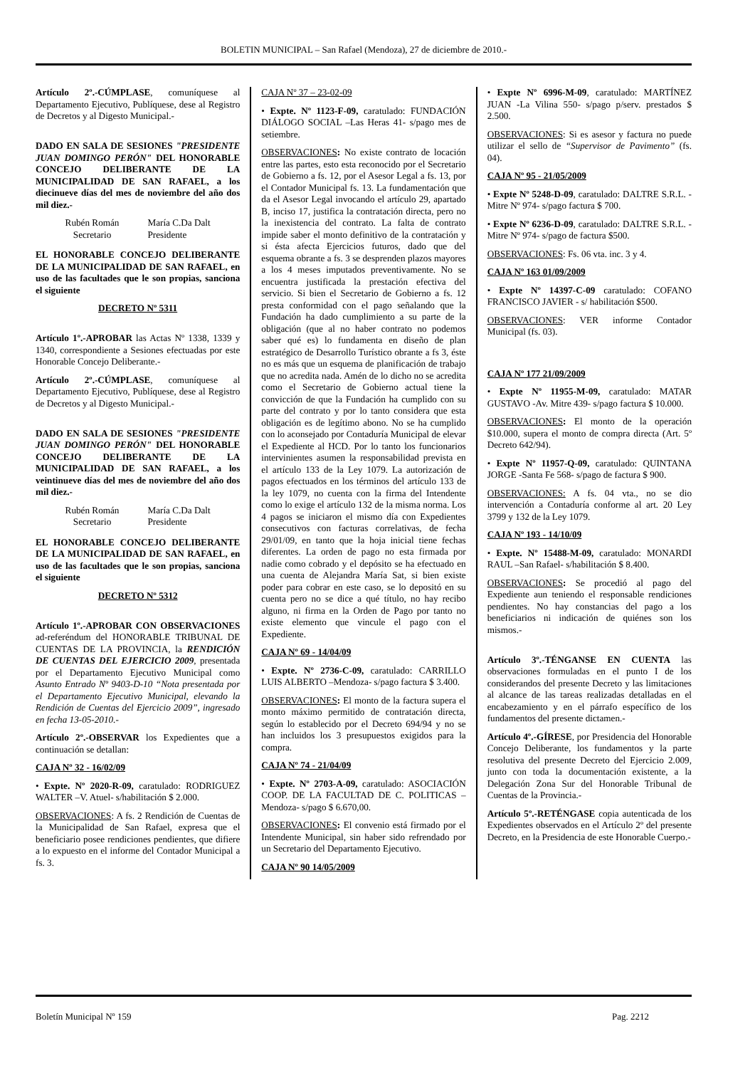BOLETIN MUNICIPAL – San Rafael (Mendoza), 27 de diciembre de 2010.-
Artículo 2º.-CÚMPLASE, comuníquese al Departamento Ejecutivo, Publíquese, dese al Registro de Decretos y al Digesto Municipal.-
DADO EN SALA DE SESIONES "PRESIDENTE JUAN DOMINGO PERÓN" DEL HONORABLE CONCEJO DELIBERANTE DE LA MUNICIPALIDAD DE SAN RAFAEL, a los diecinueve días del mes de noviembre del año dos mil diez.-
Rubén Román
Secretario
María C.Da Dalt
Presidente
EL HONORABLE CONCEJO DELIBERANTE DE LA MUNICIPALIDAD DE SAN RAFAEL, en uso de las facultades que le son propias, sanciona el siguiente
DECRETO Nº 5311
Artículo 1º.-APROBAR las Actas Nº 1338, 1339 y 1340, correspondiente a Sesiones efectuadas por este Honorable Concejo Deliberante.-
Artículo 2º.-CÚMPLASE, comuníquese al Departamento Ejecutivo, Publíquese, dese al Registro de Decretos y al Digesto Municipal.-
DADO EN SALA DE SESIONES "PRESIDENTE JUAN DOMINGO PERÓN" DEL HONORABLE CONCEJO DELIBERANTE DE LA MUNICIPALIDAD DE SAN RAFAEL, a los veintinueve días del mes de noviembre del año dos mil diez.-
Rubén Román
Secretario
María C.Da Dalt
Presidente
EL HONORABLE CONCEJO DELIBERANTE DE LA MUNICIPALIDAD DE SAN RAFAEL, en uso de las facultades que le son propias, sanciona el siguiente
DECRETO Nº 5312
Artículo 1º.-APROBAR CON OBSERVACIONES ad-referéndum del HONORABLE TRIBUNAL DE CUENTAS DE LA PROVINCIA, la RENDICIÓN DE CUENTAS DEL EJERCICIO 2009, presentada por el Departamento Ejecutivo Municipal como Asunto Entrado Nº 9403-D-10 “Nota presentada por el Departamento Ejecutivo Municipal, elevando la Rendición de Cuentas del Ejercicio 2009”, ingresado en fecha 13-05-2010.-
Artículo 2º.-OBSERVAR los Expedientes que a continuación se detallan:
CAJA Nº 32 - 16/02/09
• Expte. Nº 2020-R-09, caratulado: RODRIGUEZ WALTER –V. Atuel- s/habilitación $ 2.000.
OBSERVACIONES: A fs. 2 Rendición de Cuentas de la Municipalidad de San Rafael, expresa que el beneficiario posee rendiciones pendientes, que difiere a lo expuesto en el informe del Contador Municipal a fs. 3.
CAJA Nº 37 – 23-02-09
• Expte. Nº 1123-F-09, caratulado: FUNDACIÓN DIÁLOGO SOCIAL –Las Heras 41- s/pago mes de setiembre.
OBSERVACIONES: No existe contrato de locación entre las partes, esto esta reconocido por el Secretario de Gobierno a fs. 12, por el Asesor Legal a fs. 13, por el Contador Municipal fs. 13. La fundamentación que da el Asesor Legal invocando el artículo 29, apartado B, inciso 17, justifica la contratación directa, pero no la inexistencia del contrato. La falta de contrato impide saber el monto definitivo de la contratación y si ésta afecta Ejercicios futuros, dado que del esquema obrante a fs. 3 se desprenden plazos mayores a los 4 meses imputados preventivamente. No se encuentra justificada la prestación efectiva del servicio. Si bien el Secretario de Gobierno a fs. 12 presta conformidad con el pago señalando que la Fundación ha dado cumplimiento a su parte de la obligación (que al no haber contrato no podemos saber qué es) lo fundamenta en diseño de plan estratégico de Desarrollo Turístico obrante a fs 3, éste no es más que un esquema de planificación de trabajo que no acredita nada. Amén de lo dicho no se acredita como el Secretario de Gobierno actual tiene la convicción de que la Fundación ha cumplido con su parte del contrato y por lo tanto considera que esta obligación es de legítimo abono. No se ha cumplido con lo aconsejado por Contaduría Municipal de elevar el Expediente al HCD. Por lo tanto los funcionarios intervinientes asumen la responsabilidad prevista en el artículo 133 de la Ley 1079. La autorización de pagos efectuados en los términos del artículo 133 de la ley 1079, no cuenta con la firma del Intendente como lo exige el artículo 132 de la misma norma. Los 4 pagos se iniciaron el mismo día con Expedientes consecutivos con facturas correlativas, de fecha 29/01/09, en tanto que la hoja inicial tiene fechas diferentes. La orden de pago no esta firmada por nadie como cobrado y el depósito se ha efectuado en una cuenta de Alejandra María Sat, si bien existe poder para cobrar en este caso, se lo depositó en su cuenta pero no se dice a qué título, no hay recibo alguno, ni firma en la Orden de Pago por tanto no existe elemento que vincule el pago con el Expediente.
CAJA Nº 69 - 14/04/09
• Expte. Nº 2736-C-09, caratulado: CARRILLO LUIS ALBERTO –Mendoza- s/pago factura $ 3.400.
OBSERVACIONES: El monto de la factura supera el monto máximo permitido de contratación directa, según lo establecido por el Decreto 694/94 y no se han incluidos los 3 presupuestos exigidos para la compra.
CAJA Nº 74 - 21/04/09
• Expte. Nº 2703-A-09, caratulado: ASOCIACIÓN COOP. DE LA FACULTAD DE C. POLITICAS –Mendoza- s/pago $ 6.670,00.
OBSERVACIONES: El convenio está firmado por el Intendente Municipal, sin haber sido refrendado por un Secretario del Departamento Ejecutivo.
CAJA Nº 90 14/05/2009
• Expte Nº 6996-M-09, caratulado: MARTÍNEZ JUAN -La Vilina 550- s/pago p/serv. prestados $ 2.500.
OBSERVACIONES: Si es asesor y factura no puede utilizar el sello de “Supervisor de Pavimento” (fs. 04).
CAJA Nº 95 - 21/05/2009
• Expte Nº 5248-D-09, caratulado: DALTRE S.R.L. -Mitre Nº 974- s/pago factura $ 700.
• Expte Nº 6236-D-09, caratulado: DALTRE S.R.L. -Mitre Nº 974- s/pago de factura $500.
OBSERVACIONES: Fs. 06 vta. inc. 3 y 4.
CAJA Nº 163 01/09/2009
• Expte Nº 14397-C-09 caratulado: COFANO FRANCISCO JAVIER - s/ habilitación $500.
OBSERVACIONES: VER informe Contador Municipal (fs. 03).
CAJA Nº 177 21/09/2009
• Expte Nº 11955-M-09, caratulado: MATAR GUSTAVO -Av. Mitre 439- s/pago factura $ 10.000.
OBSERVACIONES: El monto de la operación $10.000, supera el monto de compra directa (Art. 5º Decreto 642/94).
• Expte Nº 11957-Q-09, caratulado: QUINTANA JORGE -Santa Fe 568- s/pago de factura $ 900.
OBSERVACIONES: A fs. 04 vta., no se dio intervención a Contaduría conforme al art. 20 Ley 3799 y 132 de la Ley 1079.
CAJA Nº 193 - 14/10/09
• Expte. Nº 15488-M-09, caratulado: MONARDI RAUL –San Rafael- s/habilitación $ 8.400.
OBSERVACIONES: Se procedió al pago del Expediente aun teniendo el responsable rendiciones pendientes. No hay constancias del pago a los beneficiarios ni indicación de quiénes son los mismos.-
Artículo 3º.-TÉNGANSE EN CUENTA las observaciones formuladas en el punto I de los considerandos del presente Decreto y las limitaciones al alcance de las tareas realizadas detalladas en el encabezamiento y en el párrafo específico de los fundamentos del presente dictamen.-
Artículo 4º.-GÍRESE, por Presidencia del Honorable Concejo Deliberante, los fundamentos y la parte resolutiva del presente Decreto del Ejercicio 2.009, junto con toda la documentación existente, a la Delegación Zona Sur del Honorable Tribunal de Cuentas de la Provincia.-
Artículo 5º.-RETÉNGASE copia autenticada de los Expedientes observados en el Artículo 2º del presente Decreto, en la Presidencia de este Honorable Cuerpo.-
Boletín Municipal Nº 159 Pag. 2212